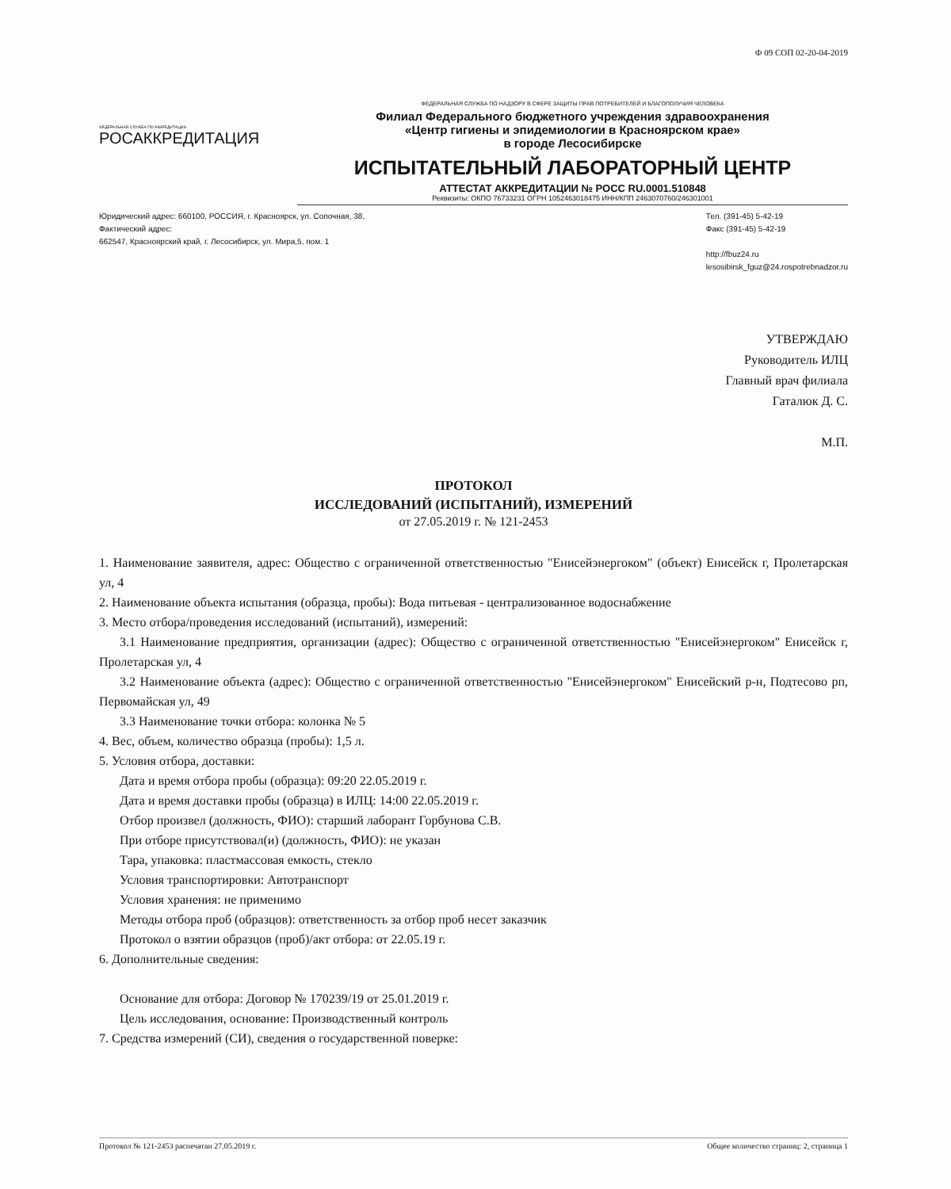Ф 09 СОП 02-20-04-2019
ФЕДЕРАЛЬНАЯ СЛУЖБА ПО АККРЕДИТАЦИИ
РОСАККРЕДИТАЦИЯ
ФЕДЕРАЛЬНАЯ СЛУЖБА ПО НАДЗОРУ В СФЕРЕ ЗАЩИТЫ ПРАВ ПОТРЕБИТЕЛЕЙ И БЛАГОПОЛУЧИЯ ЧЕЛОВЕКА
Филиал Федерального бюджетного учреждения здравоохранения
«Центр гигиены и эпидемиологии в Красноярском крае»
в городе Лесосибирске
ИСПЫТАТЕЛЬНЫЙ ЛАБОРАТОРНЫЙ ЦЕНТР
АТТЕСТАТ АККРЕДИТАЦИИ № РОСС RU.0001.510848
Реквизиты: ОКПО 76733231 ОГРН 1052463018475 ИНН/КПП 2463070760/246301001
Юридический адрес: 660100, РОССИЯ, г. Красноярск, ул. Сопочная, 38,
Фактический адрес:
662547, Красноярский край, г. Лесосибирск, ул. Мира,5, пом. 1
Тел. (391-45) 5-42-19
Факс (391-45) 5-42-19
http://fbuz24.ru
lesosibirsk_fguz@24.rospotrebnadzor.ru
УТВЕРЖДАЮ
Руководитель ИЛЦ
Главный врач филиала
Гаталюк Д. С.
М.П.
ПРОТОКОЛ
ИССЛЕДОВАНИЙ (ИСПЫТАНИЙ), ИЗМЕРЕНИЙ
от 27.05.2019 г. № 121-2453
1. Наименование заявителя, адрес: Общество с ограниченной ответственностью "Енисейэнергоком" (объект) Енисейск г, Пролетарская ул, 4
2. Наименование объекта испытания (образца, пробы): Вода питьевая - централизованное водоснабжение
3. Место отбора/проведения исследований (испытаний), измерений:
3.1 Наименование предприятия, организации (адрес): Общество с ограниченной ответственностью "Енисейэнергоком" Енисейск г, Пролетарская ул, 4
3.2 Наименование объекта (адрес): Общество с ограниченной ответственностью "Енисейэнергоком" Енисейский р-н, Подтесово рп, Первомайская ул, 49
3.3 Наименование точки отбора: колонка № 5
4. Вес, объем, количество образца (пробы): 1,5 л.
5. Условия отбора, доставки:
Дата и время отбора пробы (образца): 09:20 22.05.2019 г.
Дата и время доставки пробы (образца) в ИЛЦ: 14:00 22.05.2019 г.
Отбор произвел (должность, ФИО): старший лаборант Горбунова С.В.
При отборе присутствовал(и) (должность, ФИО): не указан
Тара, упаковка: пластмассовая емкость, стекло
Условия транспортировки: Автотранспорт
Условия хранения: не применимо
Методы отбора проб (образцов): ответственность за отбор проб несет заказчик
Протокол о взятии образцов (проб)/акт отбора: от 22.05.19 г.
6. Дополнительные сведения:
Основание для отбора: Договор № 170239/19 от 25.01.2019 г.
Цель исследования, основание: Производственный контроль
7. Средства измерений (СИ), сведения о государственной поверке:
Протокол № 121-2453 распечатан 27.05.2019 г. Общее количество страниц: 2, страница 1